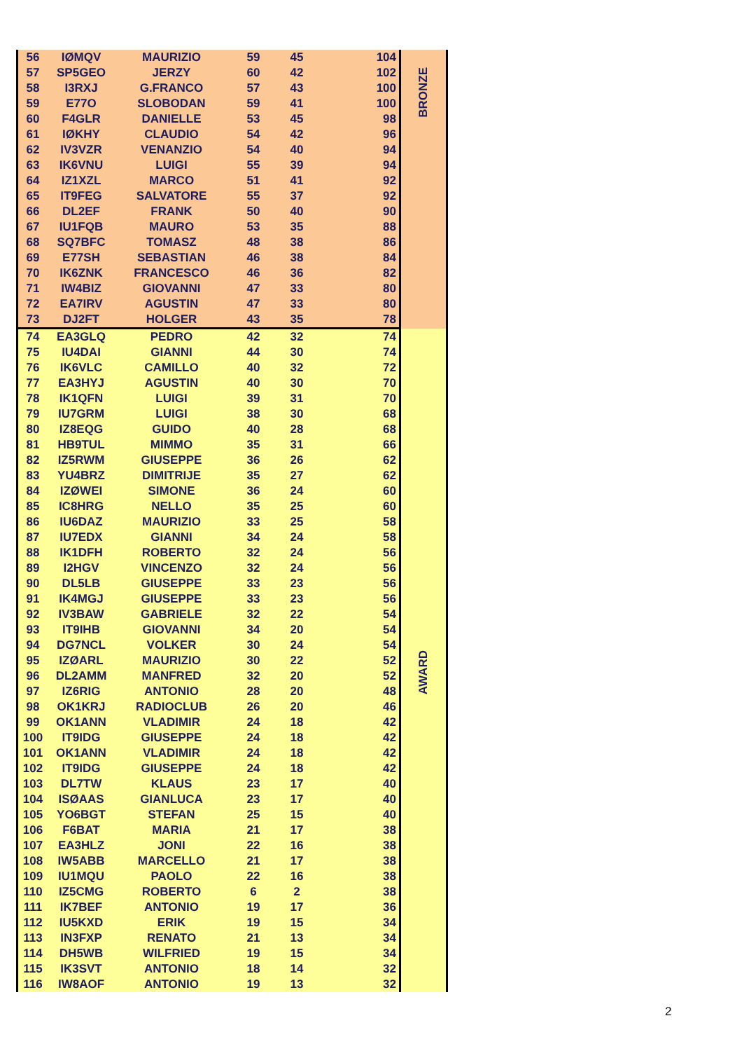| 56 | IØMQV | MAURIZIO | 59 | 45 | 104 | BRONZE |
| 57 | SP5GEO | JERZY | 60 | 42 | 102 | |
| 58 | I3RXJ | G.FRANCO | 57 | 43 | 100 | |
| 59 | E77O | SLOBODAN | 59 | 41 | 100 | |
| 60 | F4GLR | DANIELLE | 53 | 45 | 98 | |
| 61 | IØKHY | CLAUDIO | 54 | 42 | 96 | |
| 62 | IV3VZR | VENANZIO | 54 | 40 | 94 | |
| 63 | IK6VNU | LUIGI | 55 | 39 | 94 | |
| 64 | IZ1XZL | MARCO | 51 | 41 | 92 | |
| 65 | IT9FEG | SALVATORE | 55 | 37 | 92 | |
| 66 | DL2EF | FRANK | 50 | 40 | 90 | |
| 67 | IU1FQB | MAURO | 53 | 35 | 88 | |
| 68 | SQ7BFC | TOMASZ | 48 | 38 | 86 | |
| 69 | E77SH | SEBASTIAN | 46 | 38 | 84 | |
| 70 | IK6ZNK | FRANCESCO | 46 | 36 | 82 | |
| 71 | IW4BIZ | GIOVANNI | 47 | 33 | 80 | |
| 72 | EA7IRV | AGUSTIN | 47 | 33 | 80 | |
| 73 | DJ2FT | HOLGER | 43 | 35 | 78 | |
| 74 | EA3GLQ | PEDRO | 42 | 32 | 74 | AWARD |
| 75 | IU4DAI | GIANNI | 44 | 30 | 74 | |
| 76 | IK6VLC | CAMILLO | 40 | 32 | 72 | |
| 77 | EA3HYJ | AGUSTIN | 40 | 30 | 70 | |
| 78 | IK1QFN | LUIGI | 39 | 31 | 70 | |
| 79 | IU7GRM | LUIGI | 38 | 30 | 68 | |
| 80 | IZ8EQG | GUIDO | 40 | 28 | 68 | |
| 81 | HB9TUL | MIMMO | 35 | 31 | 66 | |
| 82 | IZ5RWM | GIUSEPPE | 36 | 26 | 62 | |
| 83 | YU4BRZ | DIMITRIJE | 35 | 27 | 62 | |
| 84 | IZØWEI | SIMONE | 36 | 24 | 60 | |
| 85 | IC8HRG | NELLO | 35 | 25 | 60 | |
| 86 | IU6DAZ | MAURIZIO | 33 | 25 | 58 | |
| 87 | IU7EDX | GIANNI | 34 | 24 | 58 | |
| 88 | IK1DFH | ROBERTO | 32 | 24 | 56 | |
| 89 | I2HGV | VINCENZO | 32 | 24 | 56 | |
| 90 | DL5LB | GIUSEPPE | 33 | 23 | 56 | |
| 91 | IK4MGJ | GIUSEPPE | 33 | 23 | 56 | |
| 92 | IV3BAW | GABRIELE | 32 | 22 | 54 | |
| 93 | IT9IHB | GIOVANNI | 34 | 20 | 54 | |
| 94 | DG7NCL | VOLKER | 30 | 24 | 54 | |
| 95 | IZØARL | MAURIZIO | 30 | 22 | 52 | |
| 96 | DL2AMM | MANFRED | 32 | 20 | 52 | |
| 97 | IZ6RIG | ANTONIO | 28 | 20 | 48 | |
| 98 | OK1KRJ | RADIOCLUB | 26 | 20 | 46 | |
| 99 | OK1ANN | VLADIMIR | 24 | 18 | 42 | |
| 100 | IT9IDG | GIUSEPPE | 24 | 18 | 42 | |
| 101 | OK1ANN | VLADIMIR | 24 | 18 | 42 | |
| 102 | IT9IDG | GIUSEPPE | 24 | 18 | 42 | |
| 103 | DL7TW | KLAUS | 23 | 17 | 40 | |
| 104 | ISØAAS | GIANLUCA | 23 | 17 | 40 | |
| 105 | YO6BGT | STEFAN | 25 | 15 | 40 | |
| 106 | F6BAT | MARIA | 21 | 17 | 38 | |
| 107 | EA3HLZ | JONI | 22 | 16 | 38 | |
| 108 | IW5ABB | MARCELLO | 21 | 17 | 38 | |
| 109 | IU1MQU | PAOLO | 22 | 16 | 38 | |
| 110 | IZ5CMG | ROBERTO | 6 | 2 | 38 | |
| 111 | IK7BEF | ANTONIO | 19 | 17 | 36 | |
| 112 | IU5KXD | ERIK | 19 | 15 | 34 | |
| 113 | IN3FXP | RENATO | 21 | 13 | 34 | |
| 114 | DH5WB | WILFRIED | 19 | 15 | 34 | |
| 115 | IK3SVT | ANTONIO | 18 | 14 | 32 | |
| 116 | IW8AOF | ANTONIO | 19 | 13 | 32 | |
2